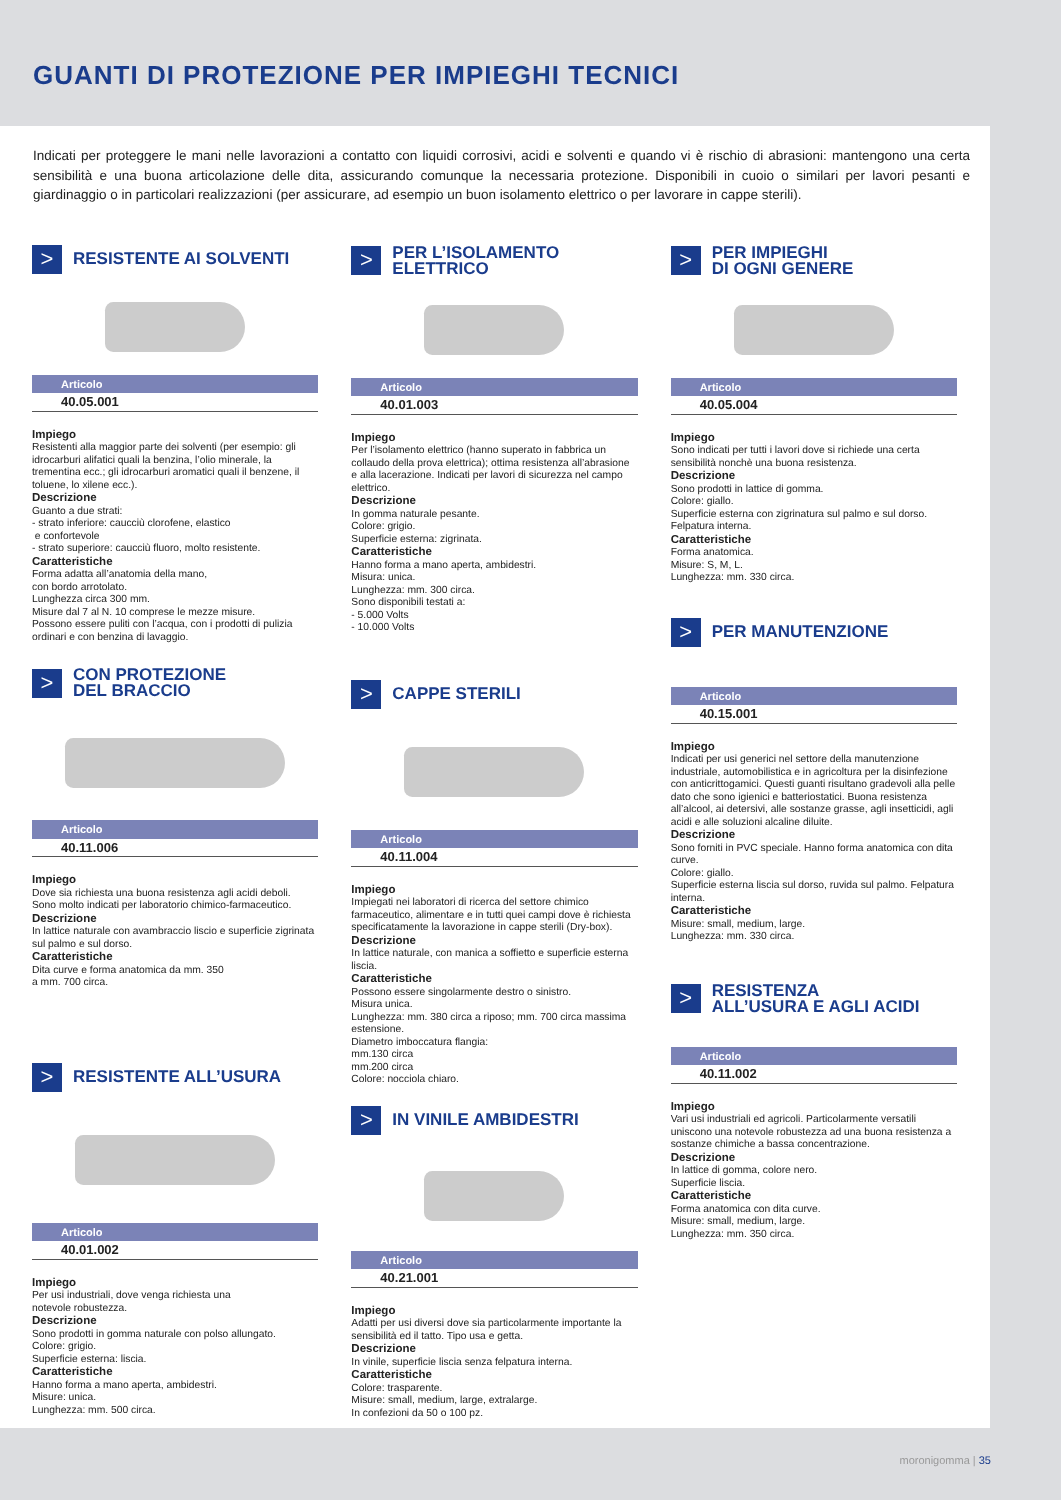GUANTI DI PROTEZIONE PER IMPIEGHI TECNICI
Indicati per proteggere le mani nelle lavorazioni a contatto con liquidi corrosivi, acidi e solventi e quando vi è rischio di abrasioni: mantengono una certa sensibilità e una buona articolazione delle dita, assicurando comunque la necessaria protezione. Disponibili in cuoio o similari per lavori pesanti e giardinaggio o in particolari realizzazioni (per assicurare, ad esempio un buon isolamento elettrico o per lavorare in cappe sterili).
>
RESISTENTE AI SOLVENTI
Articolo
40.05.001
Impiego
Resistenti alla maggior parte dei solventi (per esempio: gli idrocarburi alifatici quali la benzina, l’olio minerale, la trementina ecc.; gli idrocarburi aromatici quali il benzene, il toluene, lo xilene ecc.).
Descrizione
Guanto a due strati:
- strato inferiore: caucciù clorofene, elastico
e confortevole
- strato superiore: caucciù fluoro, molto resistente.
Caratteristiche
Forma adatta all’anatomia della mano,
con bordo arrotolato.
Lunghezza circa 300 mm.
Misure dal 7 al N. 10 comprese le mezze misure.
Possono essere puliti con l’acqua, con i prodotti di pulizia ordinari e con benzina di lavaggio.
>
CON PROTEZIONE
DEL BRACCIO
Articolo
40.11.006
Impiego
Dove sia richiesta una buona resistenza agli acidi deboli.
Sono molto indicati per laboratorio chimico-farmaceutico.
Descrizione
In lattice naturale con avambraccio liscio e superficie zigrinata sul palmo e sul dorso.
Caratteristiche
Dita curve e forma anatomica da mm. 350
a mm. 700 circa.
>
RESISTENTE ALL’USURA
Articolo
40.01.002
Impiego
Per usi industriali, dove venga richiesta una
notevole robustezza.
Descrizione
Sono prodotti in gomma naturale con polso allungato.
Colore: grigio.
Superficie esterna: liscia.
Caratteristiche
Hanno forma a mano aperta, ambidestri.
Misure: unica.
Lunghezza: mm. 500 circa.
>
PER L’ISOLAMENTO ELETTRICO
Articolo
40.01.003
Impiego
Per l’isolamento elettrico (hanno superato in fabbrica un collaudo della prova elettrica); ottima resistenza all’abrasione e alla lacerazione. Indicati per lavori di sicurezza nel campo elettrico.
Descrizione
In gomma naturale pesante.
Colore: grigio.
Superficie esterna: zigrinata.
Caratteristiche
Hanno forma a mano aperta, ambidestri.
Misura: unica.
Lunghezza: mm. 300 circa.
Sono disponibili testati a:
- 5.000 Volts
- 10.000 Volts
>
CAPPE STERILI
Articolo
40.11.004
Impiego
Impiegati nei laboratori di ricerca del settore chimico farmaceutico, alimentare e in tutti quei campi dove è richiesta specificatamente la lavorazione in cappe sterili (Dry-box).
Descrizione
In lattice naturale, con manica a soffietto e superficie esterna liscia.
Caratteristiche
Possono essere singolarmente destro o sinistro.
Misura unica.
Lunghezza: mm. 380 circa a riposo; mm. 700 circa massima estensione.
Diametro imboccatura flangia:
mm.130 circa
mm.200 circa
Colore: nocciola chiaro.
>
IN VINILE AMBIDESTRI
Articolo
40.21.001
Impiego
Adatti per usi diversi dove sia particolarmente importante la sensibilità ed il tatto. Tipo usa e getta.
Descrizione
In vinile, superficie liscia senza felpatura interna.
Caratteristiche
Colore: trasparente.
Misure: small, medium, large, extralarge.
In confezioni da 50 o 100 pz.
>
PER IMPIEGHI
DI OGNI GENERE
Articolo
40.05.004
Impiego
Sono indicati per tutti i lavori dove si richiede una certa sensibilità nonchè una buona resistenza.
Descrizione
Sono prodotti in lattice di gomma.
Colore: giallo.
Superficie esterna con zigrinatura sul palmo e sul dorso.
Felpatura interna.
Caratteristiche
Forma anatomica.
Misure: S, M, L.
Lunghezza: mm. 330 circa.
>
PER MANUTENZIONE
Articolo
40.15.001
Impiego
Indicati per usi generici nel settore della manutenzione industriale, automobilistica e in agricoltura per la disinfezione con anticrittogamici. Questi guanti risultano gradevoli alla pelle dato che sono igienici e batteriostatici. Buona resistenza all’alcool, ai detersivi, alle sostanze grasse, agli insetticidi, agli acidi e alle soluzioni alcaline diluite.
Descrizione
Sono forniti in PVC speciale. Hanno forma anatomica con dita curve.
Colore: giallo.
Superficie esterna liscia sul dorso, ruvida sul palmo. Felpatura interna.
Caratteristiche
Misure: small, medium, large.
Lunghezza: mm. 330 circa.
>
RESISTENZA
ALL’USURA E AGLI ACIDI
Articolo
40.11.002
Impiego
Vari usi industriali ed agricoli. Particolarmente versatili uniscono una notevole robustezza ad una buona resistenza a sostanze chimiche a bassa concentrazione.
Descrizione
In lattice di gomma, colore nero.
Superficie liscia.
Caratteristiche
Forma anatomica con dita curve.
Misure: small, medium, large.
Lunghezza: mm. 350 circa.
moronigomma | 35